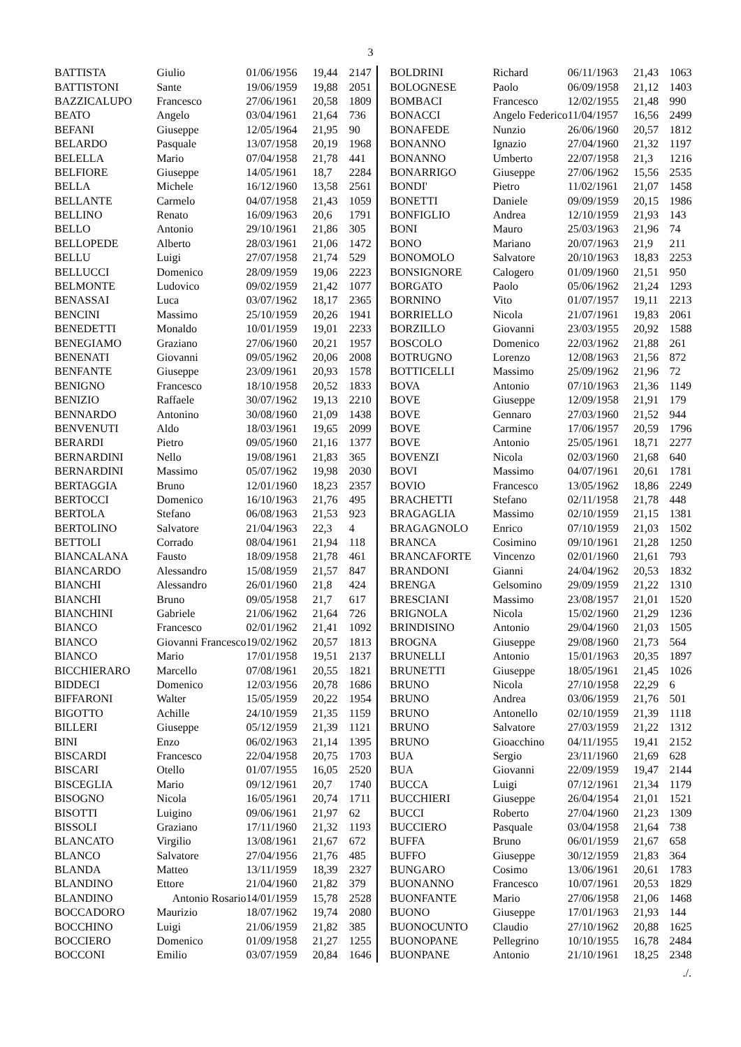3
| BATTISTA | Giulio | 01/06/1956 | 19,44 | 2147 |
| BATTISTONI | Sante | 19/06/1959 | 19,88 | 2051 |
| BAZZICALUPO | Francesco | 27/06/1961 | 20,58 | 1809 |
| BEATO | Angelo | 03/04/1961 | 21,64 | 736 |
| BEFANI | Giuseppe | 12/05/1964 | 21,95 | 90 |
| BELARDO | Pasquale | 13/07/1958 | 20,19 | 1968 |
| BELELLA | Mario | 07/04/1958 | 21,78 | 441 |
| BELFIORE | Giuseppe | 14/05/1961 | 18,7 | 2284 |
| BELLA | Michele | 16/12/1960 | 13,58 | 2561 |
| BELLANTE | Carmelo | 04/07/1958 | 21,43 | 1059 |
| BELLINO | Renato | 16/09/1963 | 20,6 | 1791 |
| BELLO | Antonio | 29/10/1961 | 21,86 | 305 |
| BELLOPEDE | Alberto | 28/03/1961 | 21,06 | 1472 |
| BELLU | Luigi | 27/07/1958 | 21,74 | 529 |
| BELLUCCI | Domenico | 28/09/1959 | 19,06 | 2223 |
| BELMONTE | Ludovico | 09/02/1959 | 21,42 | 1077 |
| BENASSAI | Luca | 03/07/1962 | 18,17 | 2365 |
| BENCINI | Massimo | 25/10/1959 | 20,26 | 1941 |
| BENEDETTI | Monaldo | 10/01/1959 | 19,01 | 2233 |
| BENEGIAMO | Graziano | 27/06/1960 | 20,21 | 1957 |
| BENENATI | Giovanni | 09/05/1962 | 20,06 | 2008 |
| BENFANTE | Giuseppe | 23/09/1961 | 20,93 | 1578 |
| BENIGNO | Francesco | 18/10/1958 | 20,52 | 1833 |
| BENIZIO | Raffaele | 30/07/1962 | 19,13 | 2210 |
| BENNARDO | Antonino | 30/08/1960 | 21,09 | 1438 |
| BENVENUTI | Aldo | 18/03/1961 | 19,65 | 2099 |
| BERARDI | Pietro | 09/05/1960 | 21,16 | 1377 |
| BERNARDINI | Nello | 19/08/1961 | 21,83 | 365 |
| BERNARDINI | Massimo | 05/07/1962 | 19,98 | 2030 |
| BERTAGGIA | Bruno | 12/01/1960 | 18,23 | 2357 |
| BERTOCCI | Domenico | 16/10/1963 | 21,76 | 495 |
| BERTOLA | Stefano | 06/08/1963 | 21,53 | 923 |
| BERTOLINO | Salvatore | 21/04/1963 | 22,3 | 4 |
| BETTOLI | Corrado | 08/04/1961 | 21,94 | 118 |
| BIANCALANA | Fausto | 18/09/1958 | 21,78 | 461 |
| BIANCARDO | Alessandro | 15/08/1959 | 21,57 | 847 |
| BIANCHI | Alessandro | 26/01/1960 | 21,8 | 424 |
| BIANCHI | Bruno | 09/05/1958 | 21,7 | 617 |
| BIANCHINI | Gabriele | 21/06/1962 | 21,64 | 726 |
| BIANCO | Francesco | 02/01/1962 | 21,41 | 1092 |
| BIANCO | Giovanni Francesco | 19/02/1962 | 20,57 | 1813 |
| BIANCO | Mario | 17/01/1958 | 19,51 | 2137 |
| BICCHIERARO | Marcello | 07/08/1961 | 20,55 | 1821 |
| BIDDECI | Domenico | 12/03/1956 | 20,78 | 1686 |
| BIFFARONI | Walter | 15/05/1959 | 20,22 | 1954 |
| BIGOTTO | Achille | 24/10/1959 | 21,35 | 1159 |
| BILLERI | Giuseppe | 05/12/1959 | 21,39 | 1121 |
| BINI | Enzo | 06/02/1963 | 21,14 | 1395 |
| BISCARDI | Francesco | 22/04/1958 | 20,75 | 1703 |
| BISCARI | Otello | 01/07/1955 | 16,05 | 2520 |
| BISCEGLIA | Mario | 09/12/1961 | 20,7 | 1740 |
| BISOGNO | Nicola | 16/05/1961 | 20,74 | 1711 |
| BISOTTI | Luigino | 09/06/1961 | 21,97 | 62 |
| BISSOLI | Graziano | 17/11/1960 | 21,32 | 1193 |
| BLANCATO | Virgilio | 13/08/1961 | 21,67 | 672 |
| BLANCO | Salvatore | 27/04/1956 | 21,76 | 485 |
| BLANDA | Matteo | 13/11/1959 | 18,39 | 2327 |
| BLANDINO | Ettore | 21/04/1960 | 21,82 | 379 |
| BLANDINO | Antonio Rosario | 14/01/1959 | 15,78 | 2528 |
| BOCCADORO | Maurizio | 18/07/1962 | 19,74 | 2080 |
| BOCCHINO | Luigi | 21/06/1959 | 21,82 | 385 |
| BOCCIERO | Domenico | 01/09/1958 | 21,27 | 1255 |
| BOCCONI | Emilio | 03/07/1959 | 20,84 | 1646 |
| BOLDRINI | Richard | 06/11/1963 | 21,43 | 1063 |
| BOLOGNESE | Paolo | 06/09/1958 | 21,12 | 1403 |
| BOMBACI | Francesco | 12/02/1955 | 21,48 | 990 |
| BONACCI | Angelo Federico | 11/04/1957 | 16,56 | 2499 |
| BONAFEDE | Nunzio | 26/06/1960 | 20,57 | 1812 |
| BONANNO | Ignazio | 27/04/1960 | 21,32 | 1197 |
| BONANNO | Umberto | 22/07/1958 | 21,3 | 1216 |
| BONARRIGO | Giuseppe | 27/06/1962 | 15,56 | 2535 |
| BONDI' | Pietro | 11/02/1961 | 21,07 | 1458 |
| BONETTI | Daniele | 09/09/1959 | 20,15 | 1986 |
| BONFIGLIO | Andrea | 12/10/1959 | 21,93 | 143 |
| BONI | Mauro | 25/03/1963 | 21,96 | 74 |
| BONO | Mariano | 20/07/1963 | 21,9 | 211 |
| BONOMOLO | Salvatore | 20/10/1963 | 18,83 | 2253 |
| BONSIGNORE | Calogero | 01/09/1960 | 21,51 | 950 |
| BORGATO | Paolo | 05/06/1962 | 21,24 | 1293 |
| BORNINO | Vito | 01/07/1957 | 19,11 | 2213 |
| BORRIELLO | Nicola | 21/07/1961 | 19,83 | 2061 |
| BORZILLO | Giovanni | 23/03/1955 | 20,92 | 1588 |
| BOSCOLO | Domenico | 22/03/1962 | 21,88 | 261 |
| BOTRUGNO | Lorenzo | 12/08/1963 | 21,56 | 872 |
| BOTTICELLI | Massimo | 25/09/1962 | 21,96 | 72 |
| BOVA | Antonio | 07/10/1963 | 21,36 | 1149 |
| BOVE | Giuseppe | 12/09/1958 | 21,91 | 179 |
| BOVE | Gennaro | 27/03/1960 | 21,52 | 944 |
| BOVE | Carmine | 17/06/1957 | 20,59 | 1796 |
| BOVE | Antonio | 25/05/1961 | 18,71 | 2277 |
| BOVENZI | Nicola | 02/03/1960 | 21,68 | 640 |
| BOVI | Massimo | 04/07/1961 | 20,61 | 1781 |
| BOVIO | Francesco | 13/05/1962 | 18,86 | 2249 |
| BRACHETTI | Stefano | 02/11/1958 | 21,78 | 448 |
| BRAGAGLIA | Massimo | 02/10/1959 | 21,15 | 1381 |
| BRAGAGNOLO | Enrico | 07/10/1959 | 21,03 | 1502 |
| BRANCA | Cosimino | 09/10/1961 | 21,28 | 1250 |
| BRANCAFORTE | Vincenzo | 02/01/1960 | 21,61 | 793 |
| BRANDONI | Gianni | 24/04/1962 | 20,53 | 1832 |
| BRENGA | Gelsomino | 29/09/1959 | 21,22 | 1310 |
| BRESCIANI | Massimo | 23/08/1957 | 21,01 | 1520 |
| BRIGNOLA | Nicola | 15/02/1960 | 21,29 | 1236 |
| BRINDISINO | Antonio | 29/04/1960 | 21,03 | 1505 |
| BROGNA | Giuseppe | 29/08/1960 | 21,73 | 564 |
| BRUNELLI | Antonio | 15/01/1963 | 20,35 | 1897 |
| BRUNETTI | Giuseppe | 18/05/1961 | 21,45 | 1026 |
| BRUNO | Nicola | 27/10/1958 | 22,29 | 6 |
| BRUNO | Andrea | 03/06/1959 | 21,76 | 501 |
| BRUNO | Antonello | 02/10/1959 | 21,39 | 1118 |
| BRUNO | Salvatore | 27/03/1959 | 21,22 | 1312 |
| BRUNO | Gioacchino | 04/11/1955 | 19,41 | 2152 |
| BUA | Sergio | 23/11/1960 | 21,69 | 628 |
| BUA | Giovanni | 22/09/1959 | 19,47 | 2144 |
| BUCCA | Luigi | 07/12/1961 | 21,34 | 1179 |
| BUCCHIERI | Giuseppe | 26/04/1954 | 21,01 | 1521 |
| BUCCI | Roberto | 27/04/1960 | 21,23 | 1309 |
| BUCCIERO | Pasquale | 03/04/1958 | 21,64 | 738 |
| BUFFA | Bruno | 06/01/1959 | 21,67 | 658 |
| BUFFO | Giuseppe | 30/12/1959 | 21,83 | 364 |
| BUNGARO | Cosimo | 13/06/1961 | 20,61 | 1783 |
| BUONANNO | Francesco | 10/07/1961 | 20,53 | 1829 |
| BUONFANTE | Mario | 27/06/1958 | 21,06 | 1468 |
| BUONO | Giuseppe | 17/01/1963 | 21,93 | 144 |
| BUONOCUNTO | Claudio | 27/10/1962 | 20,88 | 1625 |
| BUONOPANE | Pellegrino | 10/10/1955 | 16,78 | 2484 |
| BUONPANE | Antonio | 21/10/1961 | 18,25 | 2348 |
./.